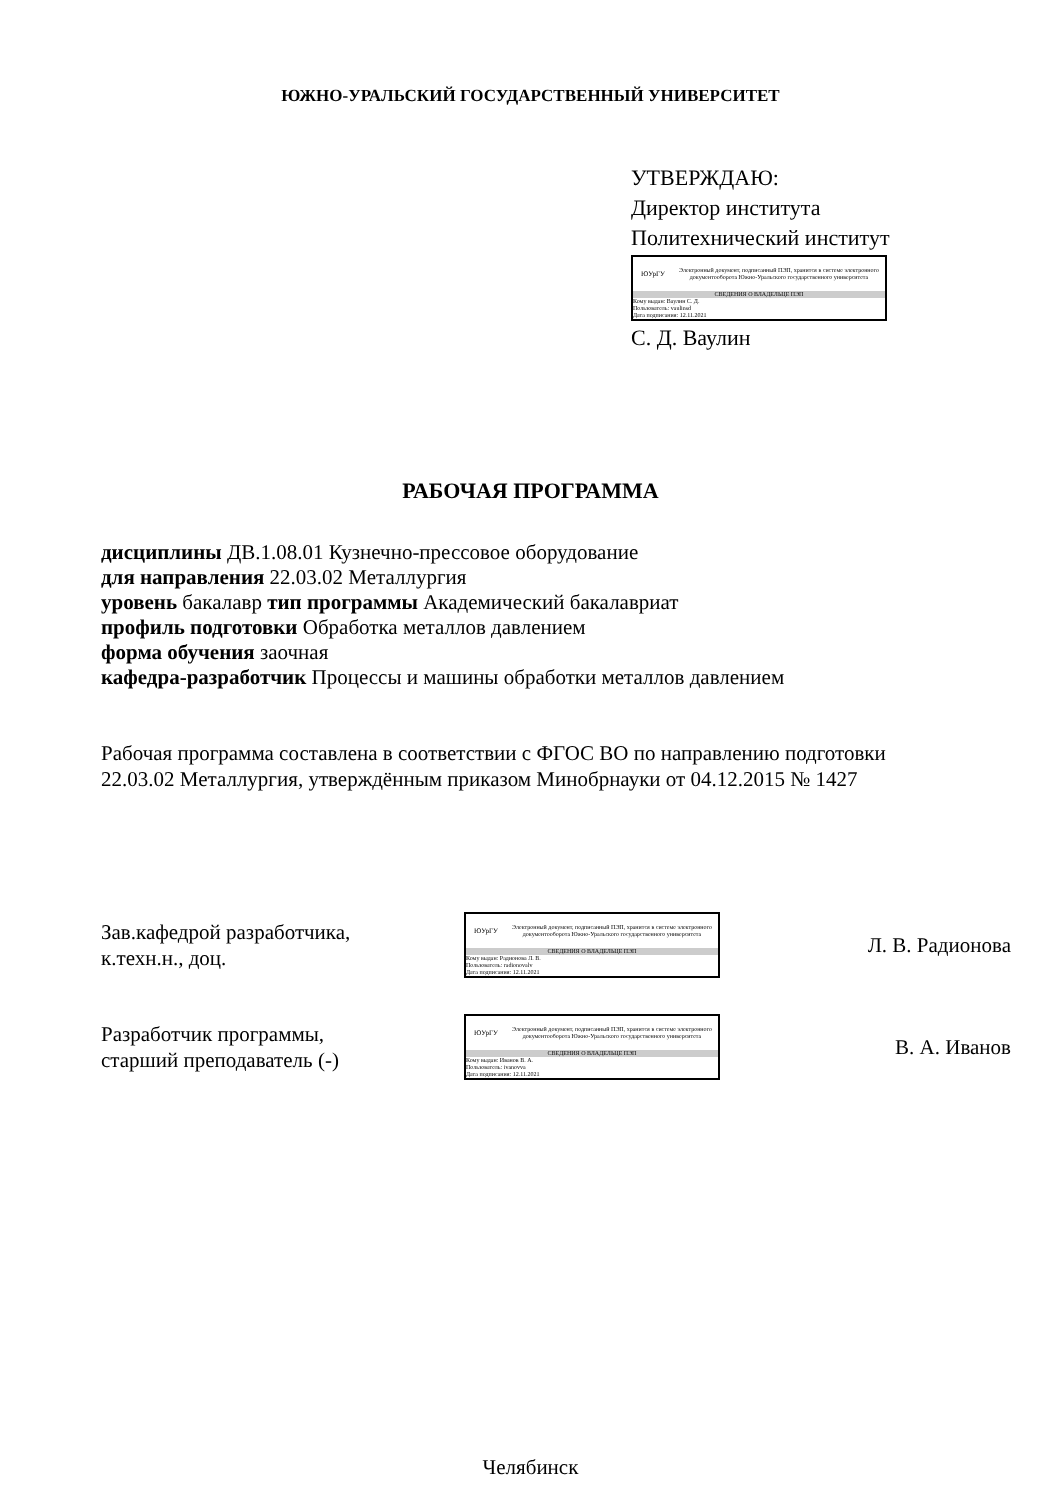ЮЖНО-УРАЛЬСКИЙ ГОСУДАРСТВЕННЫЙ УНИВЕРСИТЕТ
УТВЕРЖДАЮ:
Директор института
Политехнический институт
ЮУрГУ
Электронный документ, подписанный ПЭП, хранится в системе электронного документооборота Южно-Уральского государственного университета
СВЕДЕНИЯ О ВЛАДЕЛЬЦЕ ПЭП
Кому выдан: Ваулин С. Д.
Пользователь: vaulinsd
Дата подписания: 12.11.2021
С. Д. Ваулин
РАБОЧАЯ ПРОГРАММА
дисциплины ДВ.1.08.01 Кузнечно-прессовое оборудование
для направления 22.03.02 Металлургия
уровень бакалавр тип программы Академический бакалавриат
профиль подготовки Обработка металлов давлением
форма обучения заочная
кафедра-разработчик Процессы и машины обработки металлов давлением
Рабочая программа составлена в соответствии с ФГОС ВО по направлению подготовки 22.03.02 Металлургия, утверждённым приказом Минобрнауки от 04.12.2015 № 1427
Зав.кафедрой разработчика,
к.техн.н., доц.
ЮУрГУ
Электронный документ, подписанный ПЭП, хранится в системе электронного документооборота Южно-Уральского государственного университета
СВЕДЕНИЯ О ВЛАДЕЛЬЦЕ ПЭП
Кому выдан: Радионова Л. В.
Пользователь: radionovalv
Дата подписания: 12.11.2021
Л. В. Радионова
Разработчик программы,
старший преподаватель (-)
ЮУрГУ
Электронный документ, подписанный ПЭП, хранится в системе электронного документооборота Южно-Уральского государственного университета
СВЕДЕНИЯ О ВЛАДЕЛЬЦЕ ПЭП
Кому выдан: Иванов В. А.
Пользователь: ivanovva
Дата подписания: 12.11.2021
В. А. Иванов
Челябинск